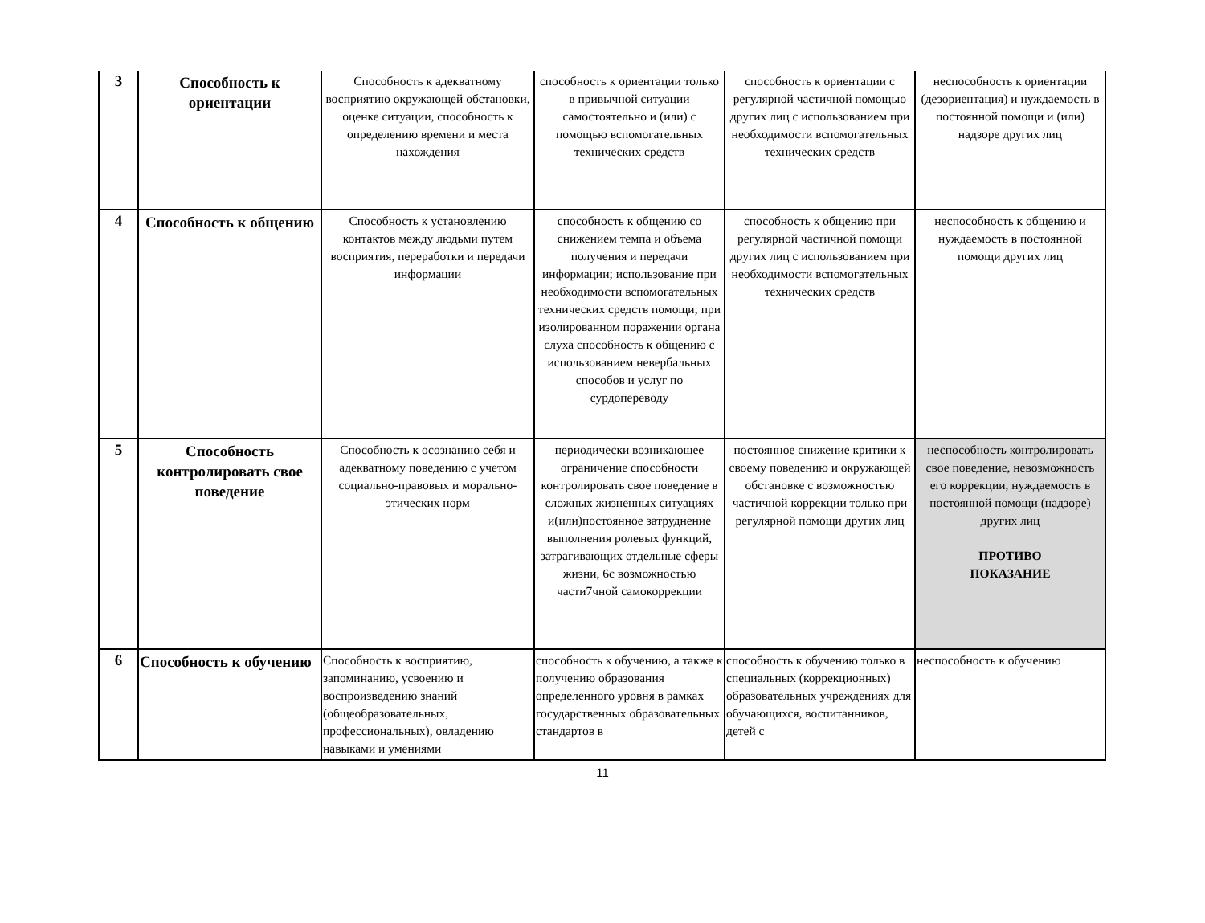| 3 | Способность к ориентации | Способность к адекватному восприятию окружающей обстановки, оценке ситуации, способность к определению времени и места нахождения | способность к ориентации только в привычной ситуации самостоятельно и (или) с помощью вспомогательных технических средств | способность к ориентации с регулярной частичной помощью других лиц с использованием при необходимости вспомогательных технических средств | неспособность к ориентации (дезориентация) и нуждаемость в постоянной помощи и (или) надзоре других лиц |
| 4 | Способность к общению | Способность к установлению контактов между людьми путем восприятия, переработки и передачи информации | способность к общению со снижением темпа и объема получения и передачи информации; использование при необходимости вспомогательных технических средств помощи; при изолированном поражении органа слуха способность к общению с использованием невербальных способов и услуг по сурдопереводу | способность к общению при регулярной частичной помощи других лиц с использованием при необходимости вспомогательных технических средств | неспособность к общению и нуждаемость в постоянной помощи других лиц |
| 5 | Способность контролировать свое поведение | Способность к осознанию себя и адекватному поведению с учетом социально-правовых и морально-этических норм | периодически возникающее ограничение способности контролировать свое поведение в сложных жизненных ситуациях и(или)постоянное затруднение выполнения ролевых функций, затрагивающих отдельные сферы жизни, 6с возможностью части7чной самокоррекции | постоянное снижение критики к своему поведению и окружающей обстановке с возможностью частичной коррекции только при регулярной помощи других лиц | неспособность контролировать свое поведение, невозможность его коррекции, нуждаемость в постоянной помощи (надзоре) других лиц ПРОТИВО ПОКАЗАНИЕ |
| 6 | Способность к обучению | Способность к восприятию, запоминанию, усвоению и воспроизведению знаний (общеобразовательных, профессиональных), овладению навыками и умениями | способность к обучению, а также к получению образования определенного уровня в рамках государственных образовательных стандартов в | способность к обучению только в специальных (коррекционных) образовательных учреждениях для обучающихся, воспитанников, детей с | неспособность к обучению |
11